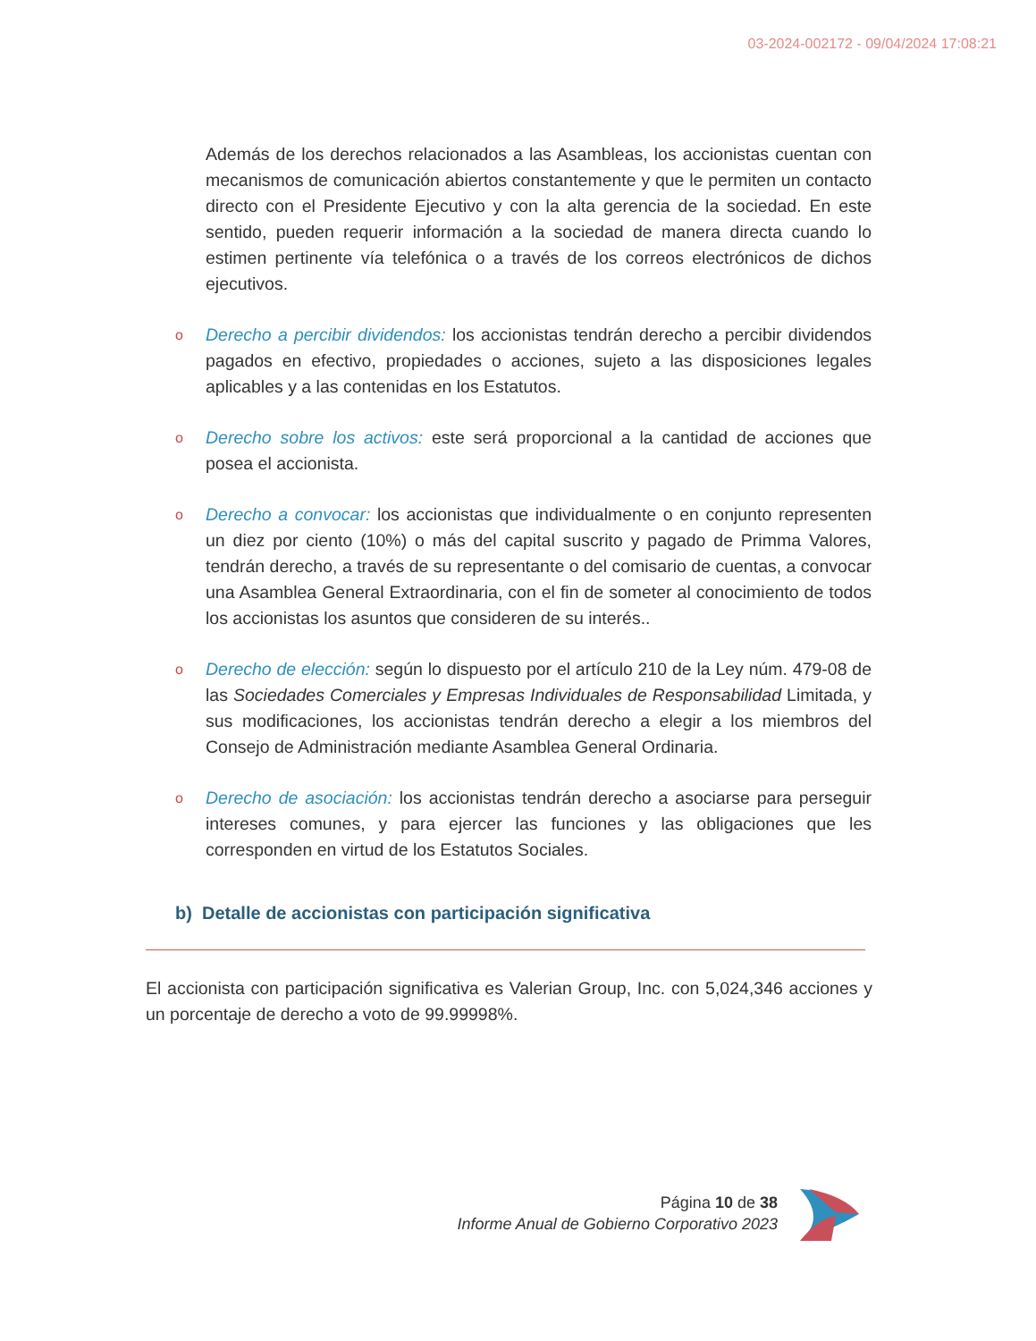03-2024-002172 - 09/04/2024 17:08:21
Además de los derechos relacionados a las Asambleas, los accionistas cuentan con mecanismos de comunicación abiertos constantemente y que le permiten un contacto directo con el Presidente Ejecutivo y con la alta gerencia de la sociedad. En este sentido, pueden requerir información a la sociedad de manera directa cuando lo estimen pertinente vía telefónica o a través de los correos electrónicos de dichos ejecutivos.
o
Derecho a percibir dividendos: los accionistas tendrán derecho a percibir dividendos pagados en efectivo, propiedades o acciones, sujeto a las disposiciones legales aplicables y a las contenidas en los Estatutos.
o
Derecho sobre los activos: este será proporcional a la cantidad de acciones que posea el accionista.
o
Derecho a convocar: los accionistas que individualmente o en conjunto representen un diez por ciento (10%) o más del capital suscrito y pagado de Primma Valores, tendrán derecho, a través de su representante o del comisario de cuentas, a convocar una Asamblea General Extraordinaria, con el fin de someter al conocimiento de todos los accionistas los asuntos que consideren de su interés..
o
Derecho de elección: según lo dispuesto por el artículo 210 de la Ley núm. 479-08 de las Sociedades Comerciales y Empresas Individuales de Responsabilidad Limitada, y sus modificaciones, los accionistas tendrán derecho a elegir a los miembros del Consejo de Administración mediante Asamblea General Ordinaria.
o
Derecho de asociación: los accionistas tendrán derecho a asociarse para perseguir intereses comunes, y para ejercer las funciones y las obligaciones que les corresponden en virtud de los Estatutos Sociales.
b) Detalle de accionistas con participación significativa
El accionista con participación significativa es Valerian Group, Inc. con 5,024,346 acciones y un porcentaje de derecho a voto de 99.99998%.
Página 10 de 38
Informe Anual de Gobierno Corporativo 2023